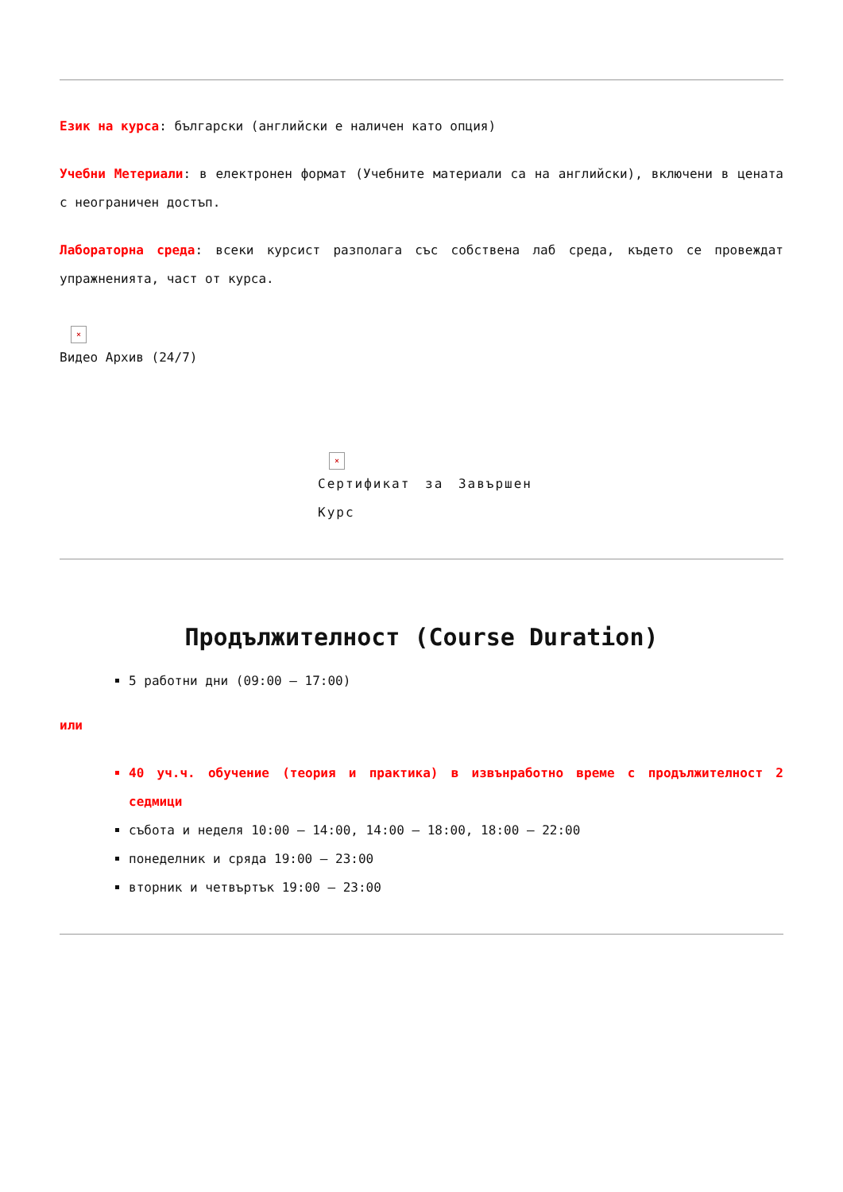Език на курса: български (английски е наличен като опция)
Учебни Метериали: в електронен формат (Учебните материали са на английски), включени в цената с неограничен достъп.
Лабораторна среда: всеки курсист разполага със собствена лаб среда, където се провеждат упражненията, част от курса.
×
Видео Архив (24/7)
×
Сертификат за Завършен Курс
Продължителност (Course Duration)
5 работни дни (09:00 – 17:00)
или
40 уч.ч. обучение (теория и практика) в извънработно време с продължителност 2 седмици
събота и неделя 10:00 – 14:00, 14:00 – 18:00, 18:00 – 22:00
понеделник и сряда 19:00 – 23:00
вторник и четвъртък 19:00 – 23:00